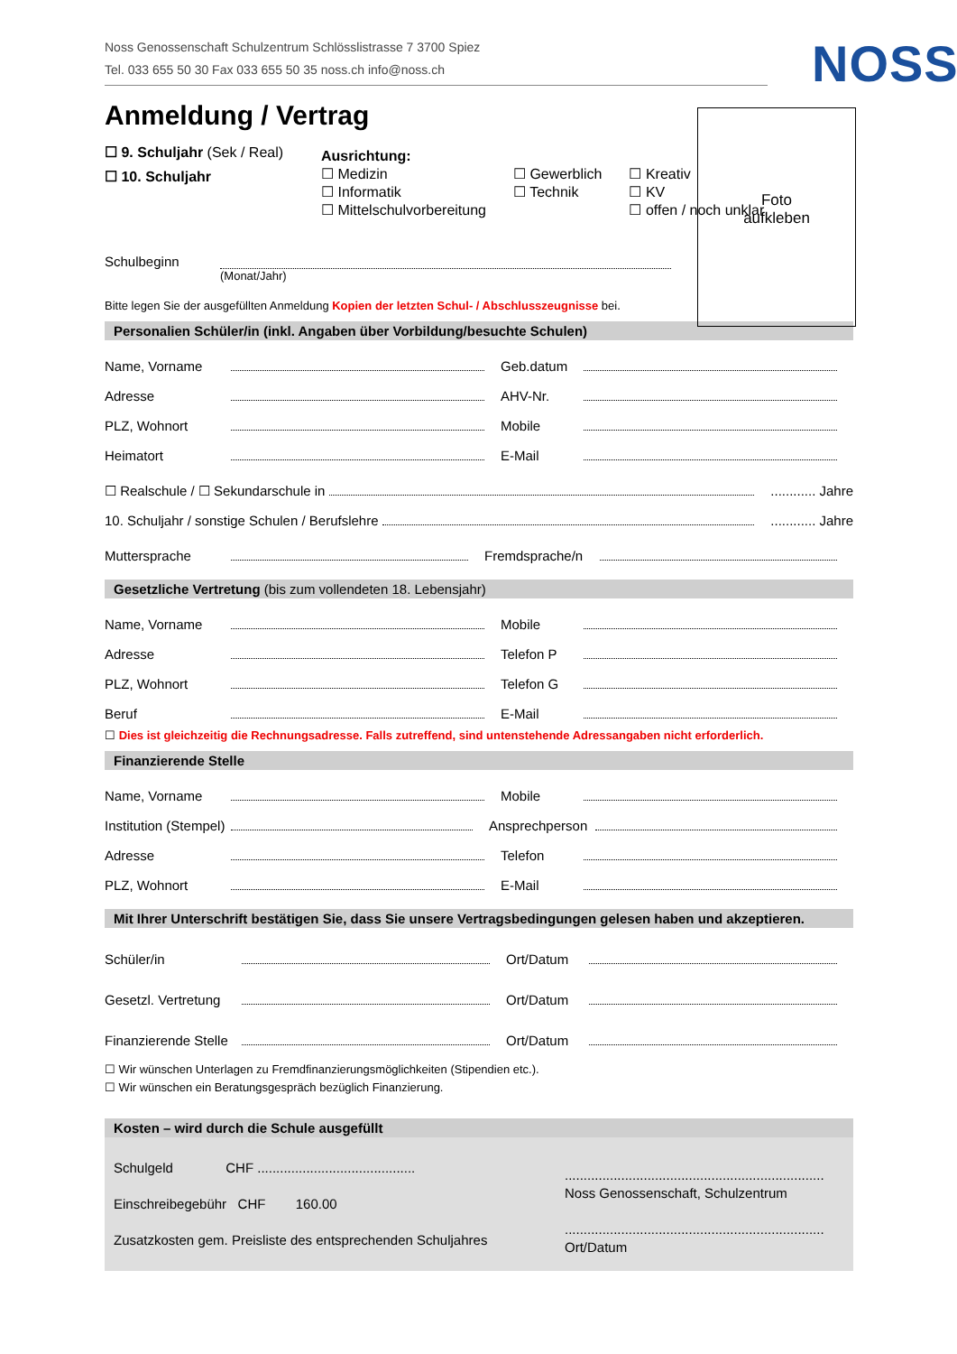Noss Genossenschaft Schulzentrum Schlösslistrasse 7 3700 Spiez
Tel. 033 655 50 30 Fax 033 655 50 35 noss.ch info@noss.ch
NOSS
Foto
aufkleben
Anmeldung / Vertrag
☐ 9. Schuljahr (Sek / Real)
☐ 10. Schuljahr
Ausrichtung:
☐ Medizin
☐ Informatik
☐ Mittelschulvorbereitung
☐ Gewerblich
☐ Technik
☐ Kreativ
☐ KV
☐ offen / noch unklar
Schulbeginn
(Monat/Jahr)
Bitte legen Sie der ausgefüllten Anmeldung Kopien der letzten Schul- / Abschlusszeugnisse bei.
Personalien Schüler/in (inkl. Angaben über Vorbildung/besuchte Schulen)
Name, Vorname Geb.datum
Adresse AHV-Nr.
PLZ, Wohnort Mobile
Heimatort E-Mail
☐ Realschule / ☐ Sekundarschule in ............ Jahre
10. Schuljahr / sonstige Schulen / Berufslehre ............ Jahre
Muttersprache Fremdsprache/n
Gesetzliche Vertretung (bis zum vollendeten 18. Lebensjahr)
Name, Vorname Mobile
Adresse Telefon P
PLZ, Wohnort Telefon G
Beruf E-Mail
☐ Dies ist gleichzeitig die Rechnungsadresse. Falls zutreffend, sind untenstehende Adressangaben nicht erforderlich.
Finanzierende Stelle
Name, Vorname Mobile
Institution (Stempel) Ansprechperson
Adresse Telefon
PLZ, Wohnort E-Mail
Mit Ihrer Unterschrift bestätigen Sie, dass Sie unsere Vertragsbedingungen gelesen haben und akzeptieren.
Schüler/in Ort/Datum
Gesetzl. Vertretung Ort/Datum
Finanzierende Stelle Ort/Datum
☐ Wir wünschen Unterlagen zu Fremdfinanzierungsmöglichkeiten (Stipendien etc.).
☐ Wir wünschen ein Beratungsgespräch bezüglich Finanzierung.
Kosten – wird durch die Schule ausgefüllt
Schulgeld CHF ..........................................
Einschreibegebühr CHF 160.00
Zusatzkosten gem. Preisliste des entsprechenden Schuljahres
.....................................................................
Noss Genossenschaft, Schulzentrum
.....................................................................
Ort/Datum